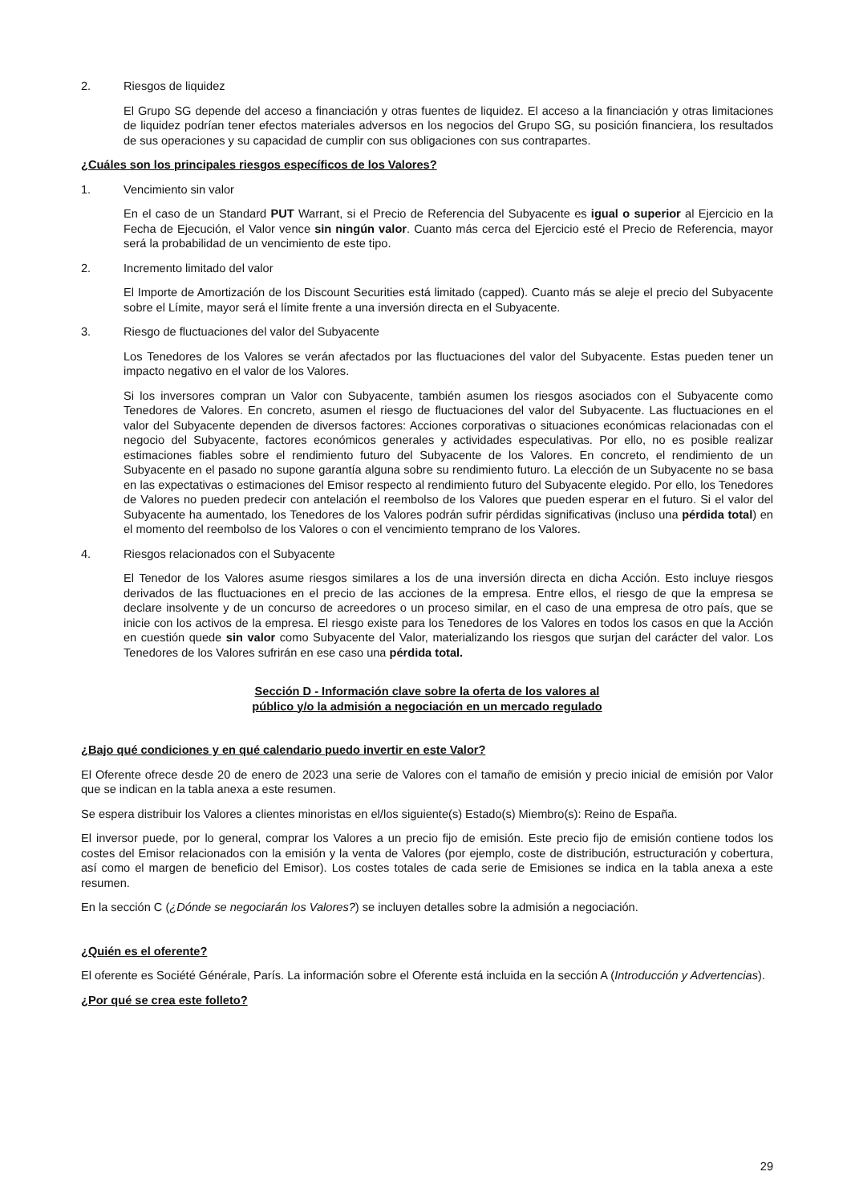2. Riesgos de liquidez
El Grupo SG depende del acceso a financiación y otras fuentes de liquidez. El acceso a la financiación y otras limitaciones de liquidez podrían tener efectos materiales adversos en los negocios del Grupo SG, su posición financiera, los resultados de sus operaciones y su capacidad de cumplir con sus obligaciones con sus contrapartes.
¿Cuáles son los principales riesgos específicos de los Valores?
1. Vencimiento sin valor
En el caso de un Standard PUT Warrant, si el Precio de Referencia del Subyacente es igual o superior al Ejercicio en la Fecha de Ejecución, el Valor vence sin ningún valor. Cuanto más cerca del Ejercicio esté el Precio de Referencia, mayor será la probabilidad de un vencimiento de este tipo.
2. Incremento limitado del valor
El Importe de Amortización de los Discount Securities está limitado (capped). Cuanto más se aleje el precio del Subyacente sobre el Límite, mayor será el límite frente a una inversión directa en el Subyacente.
3. Riesgo de fluctuaciones del valor del Subyacente
Los Tenedores de los Valores se verán afectados por las fluctuaciones del valor del Subyacente. Estas pueden tener un impacto negativo en el valor de los Valores.
Si los inversores compran un Valor con Subyacente, también asumen los riesgos asociados con el Subyacente como Tenedores de Valores. En concreto, asumen el riesgo de fluctuaciones del valor del Subyacente. Las fluctuaciones en el valor del Subyacente dependen de diversos factores: Acciones corporativas o situaciones económicas relacionadas con el negocio del Subyacente, factores económicos generales y actividades especulativas. Por ello, no es posible realizar estimaciones fiables sobre el rendimiento futuro del Subyacente de los Valores. En concreto, el rendimiento de un Subyacente en el pasado no supone garantía alguna sobre su rendimiento futuro. La elección de un Subyacente no se basa en las expectativas o estimaciones del Emisor respecto al rendimiento futuro del Subyacente elegido. Por ello, los Tenedores de Valores no pueden predecir con antelación el reembolso de los Valores que pueden esperar en el futuro. Si el valor del Subyacente ha aumentado, los Tenedores de los Valores podrán sufrir pérdidas significativas (incluso una pérdida total) en el momento del reembolso de los Valores o con el vencimiento temprano de los Valores.
4. Riesgos relacionados con el Subyacente
El Tenedor de los Valores asume riesgos similares a los de una inversión directa en dicha Acción. Esto incluye riesgos derivados de las fluctuaciones en el precio de las acciones de la empresa. Entre ellos, el riesgo de que la empresa se declare insolvente y de un concurso de acreedores o un proceso similar, en el caso de una empresa de otro país, que se inicie con los activos de la empresa. El riesgo existe para los Tenedores de los Valores en todos los casos en que la Acción en cuestión quede sin valor como Subyacente del Valor, materializando los riesgos que surjan del carácter del valor. Los Tenedores de los Valores sufrirán en ese caso una pérdida total.
Sección D - Información clave sobre la oferta de los valores al
público y/o la admisión a negociación en un mercado regulado
¿Bajo qué condiciones y en qué calendario puedo invertir en este Valor?
El Oferente ofrece desde 20 de enero de 2023 una serie de Valores con el tamaño de emisión y precio inicial de emisión por Valor que se indican en la tabla anexa a este resumen.
Se espera distribuir los Valores a clientes minoristas en el/los siguiente(s) Estado(s) Miembro(s): Reino de España.
El inversor puede, por lo general, comprar los Valores a un precio fijo de emisión. Este precio fijo de emisión contiene todos los costes del Emisor relacionados con la emisión y la venta de Valores (por ejemplo, coste de distribución, estructuración y cobertura, así como el margen de beneficio del Emisor). Los costes totales de cada serie de Emisiones se indica en la tabla anexa a este resumen.
En la sección C (¿Dónde se negociarán los Valores?) se incluyen detalles sobre la admisión a negociación.
¿Quién es el oferente?
El oferente es Société Générale, París. La información sobre el Oferente está incluida en la sección A (Introducción y Advertencias).
¿Por qué se crea este folleto?
29